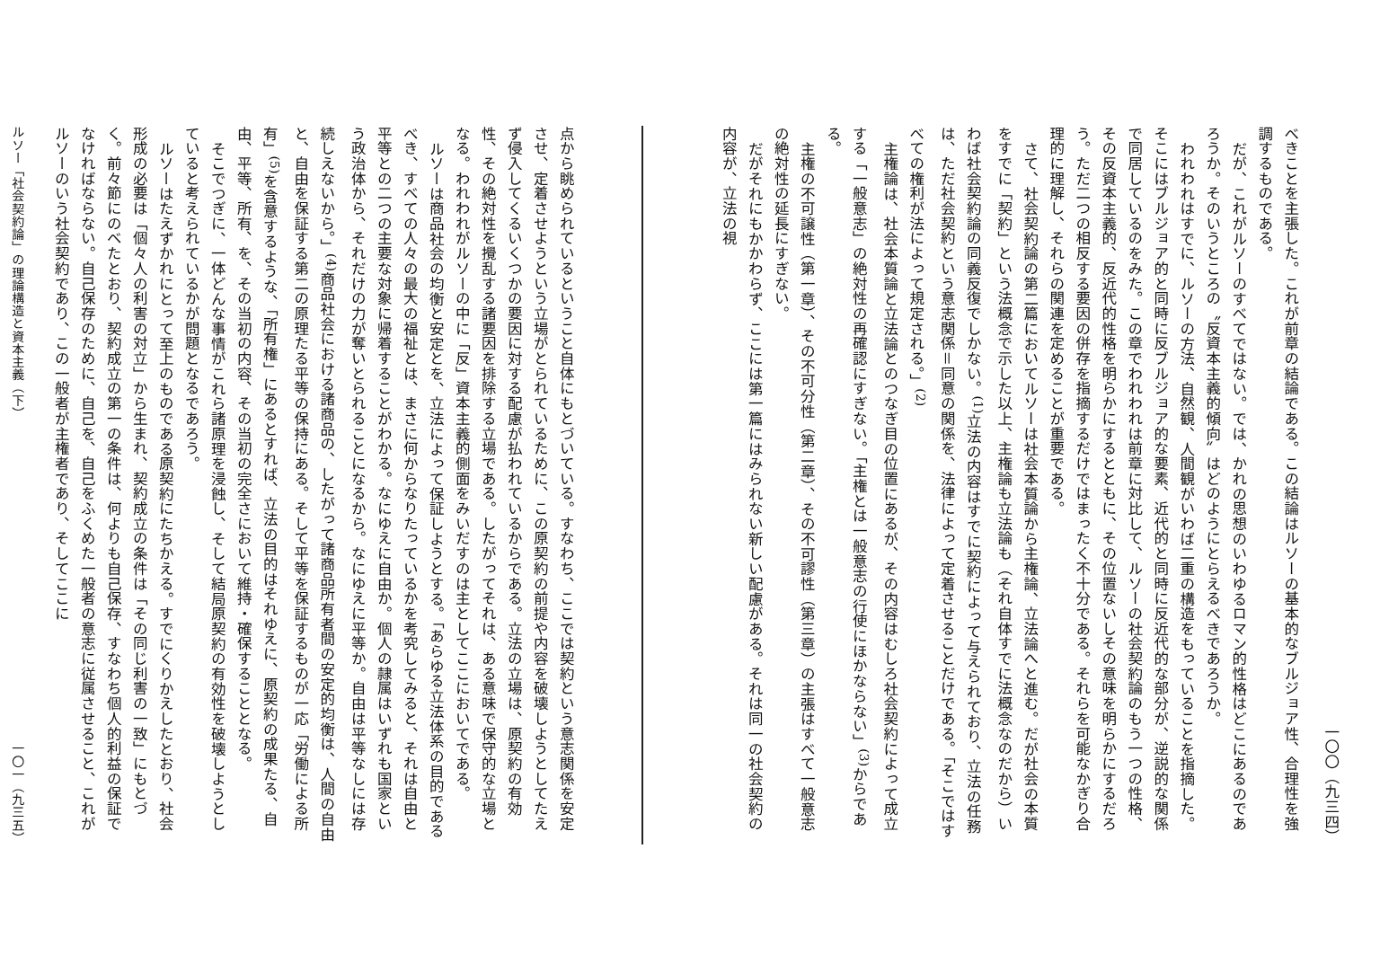一〇〇（九三四）
べきことを主張した。これが前章の結論である。この結論はルソーの基本的なブルジョア性、合理性を強調するものである。
だが、これがルソーのすべてではない。では、かれの思想のいわゆるロマン的性格はどこにあるのであろうか。そのいうところの〝反資本主義的傾向〟はどのようにとらえるべきであろうか。
われわれはすでに、ルソーの方法、自然観、人間観がいわば二重の構造をもっていることを指摘した。そこにはブルジョア的と同時に反ブルジョア的な要素、近代的と同時に反近代的な部分が、逆説的な関係で同居しているのをみた。この章でわれわれは前章に対比して、ルソーの社会契約論のもう一つの性格、その反資本主義的、反近代的性格を明らかにするとともに、その位置ないしその意味を明らかにするだろう。ただ二つの相反する要因の併存を指摘するだけではまったく不十分である。それらを可能なかぎり合理的に理解し、それらの関連を定めることが重要である。
さて、社会契約論の第二篇においてルソーは社会本質論から主権論、立法論へと進む。だが社会の本質をすでに「契約」という法概念で示した以上、主権論も立法論も（それ自体すでに法概念なのだから）いわば社会契約論の同義反復でしかない。<sup>(1)</sup>立法の内容はすでに契約によって与えられており、立法の任務は、ただ社会契約という意志関係＝同意の関係を、法律によって定着させることだけである。「そこではすべての権利が法によって規定される。」<sup>(2)</sup>
主権論は、社会本質論と立法論とのつなぎ目の位置にあるが、その内容はむしろ社会契約によって成立する「一般意志」の絶対性の再確認にすぎない。「主権とは一般意志の行使にほかならない」<sup>(3)</sup>からである。
主権の不可譲性（第一章）、その不可分性（第二章）、その不可謬性（第三章）の主張はすべて一般意志の絶対性の延長にすぎない。
だがそれにもかかわらず、ここには第一篇にはみられない新しい配慮がある。それは同一の社会契約の内容が、立法の視
点から眺められているということ自体にもとづいている。すなわち、ここでは契約という意志関係を安定させ、定着させようという立場がとられているために、この原契約の前提や内容を破壊しようとしてたえず侵入してくるいくつかの要因に対する配慮が払われているからである。立法の立場は、原契約の有効性、その絶対性を攪乱する諸要因を排除する立場である。したがってそれは、ある意味で保守的な立場となる。われわれがルソーの中に「反」資本主義的側面をみいだすのは主としてここにおいてである。
ルソーは商品社会の均衡と安定とを、立法によって保証しようとする。「あらゆる立法体系の目的であるべき、すべての人々の最大の福祉とは、まさに何からなりたっているかを考究してみると、それは自由と平等との二つの主要な対象に帰着することがわかる。なにゆえに自由か。個人の隷属はいずれも国家という政治体から、それだけの力が奪いとられることになるから。なにゆえに平等か。自由は平等なしには存続しえないから。」<sup>(4)</sup>商品社会における諸商品の、したがって諸商品所有者間の安定的均衡は、人間の自由と、自由を保証する第二の原理たる平等の保持にある。そして平等を保証するものが一応「労働による所有」<sup>(5)</sup>を含意するような、「所有権」にあるとすれば、立法の目的はそれゆえに、原契約の成果たる、自由、平等、所有、を、その当初の内容、その当初の完全さにおいて維持・確保することとなる。
そこでつぎに、一体どんな事情がこれら諸原理を浸蝕し、そして結局原契約の有効性を破壊しようとしていると考えられているかが問題となるであろう。
ルソーはたえずかれにとって至上のものである原契約にたちかえる。すでにくりかえしたとおり、社会形成の必要は「個々人の利害の対立」から生まれ、契約成立の条件は「その同じ利害の一致」にもとづく。前々節にのべたとおり、契約成立の第一の条件は、何よりも自己保存、すなわち個人的利益の保証でなければならない。自己保存のために、自己を、自己をふくめた一般者の意志に従属させること、これがルソーのいう社会契約であり、この一般者が主権者であり、そしてここに
ルソー「社会契約論」の理論構造と資本主義（下） 一〇一（九三五）